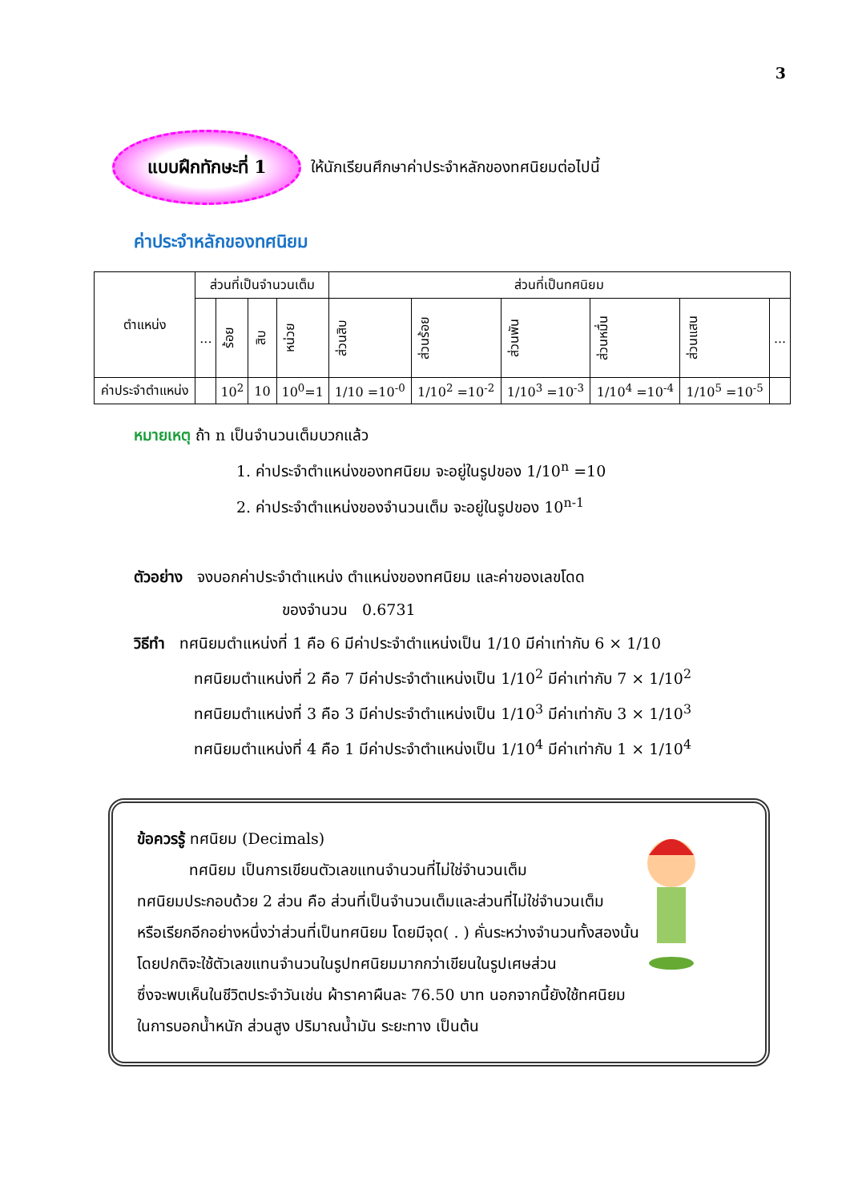3
แบบฝึกทักษะที่ 1
ให้นักเรียนศึกษาค่าประจำหลักของทศนิยมต่อไปนี้
ค่าประจำหลักของทศนิยม
| ตำแหน่ง | ส่วนที่เป็นจำนวนเต็ม | | | | ส่วนที่เป็นทศนิยม | | | | | |
| --- | --- | --- | --- | --- | --- | --- | --- | --- | --- | --- |
| | ... | ร้อย | สิบ | หน่วย | ส่วนสิบ | ส่วนร้อย | ส่วนพัน | ส่วนหมื่น | ส่วนแสน | ... |
| ค่าประจำตำแหน่ง | | 10<sup>2</sup> | 10 | 10<sup>0</sup>=1 | 1/10 =10<sup>-0</sup> | 1/10<sup>2</sup> =10<sup>-2</sup> | 1/10<sup>3</sup> =10<sup>-3</sup> | 1/10<sup>4</sup> =10<sup>-4</sup> | 1/10<sup>5</sup> =10<sup>-5</sup> | |
หมายเหตุ ถ้า n เป็นจำนวนเต็มบวกแล้ว
1. ค่าประจำตำแหน่งของทศนิยม จะอยู่ในรูปของ 1/10<sup>n</sup> =10
2. ค่าประจำตำแหน่งของจำนวนเต็ม จะอยู่ในรูปของ 10<sup>n-1</sup>
ตัวอย่าง จงบอกค่าประจำตำแหน่ง ตำแหน่งของทศนิยม และค่าของเลขโดด
ของจำนวน 0.6731
วิธีทำ ทศนิยมตำแหน่งที่ 1 คือ 6 มีค่าประจำตำแหน่งเป็น 1/10 มีค่าเท่ากับ 6 × 1/10
ทศนิยมตำแหน่งที่ 2 คือ 7 มีค่าประจำตำแหน่งเป็น 1/10<sup>2</sup> มีค่าเท่ากับ 7 × 1/10<sup>2</sup>
ทศนิยมตำแหน่งที่ 3 คือ 3 มีค่าประจำตำแหน่งเป็น 1/10<sup>3</sup> มีค่าเท่ากับ 3 × 1/10<sup>3</sup>
ทศนิยมตำแหน่งที่ 4 คือ 1 มีค่าประจำตำแหน่งเป็น 1/10<sup>4</sup> มีค่าเท่ากับ 1 × 1/10<sup>4</sup>
ข้อควรรู้ ทศนิยม (Decimals)
ทศนิยม เป็นการเขียนตัวเลขแทนจำนวนที่ไม่ใช่จำนวนเต็ม
ทศนิยมประกอบด้วย 2 ส่วน คือ ส่วนที่เป็นจำนวนเต็มและส่วนที่ไม่ใช่จำนวนเต็ม
หรือเรียกอีกอย่างหนึ่งว่าส่วนที่เป็นทศนิยม โดยมีจุด( . ) คั่นระหว่างจำนวนทั้งสองนั้น
โดยปกติจะใช้ตัวเลขแทนจำนวนในรูปทศนิยมมากกว่าเขียนในรูปเศษส่วน
ซึ่งจะพบเห็นในชีวิตประจำวันเช่น ผ้าราคาผืนละ 76.50 บาท นอกจากนี้ยังใช้ทศนิยม
ในการบอกน้ำหนัก ส่วนสูง ปริมาณน้ำมัน ระยะทาง เป็นต้น